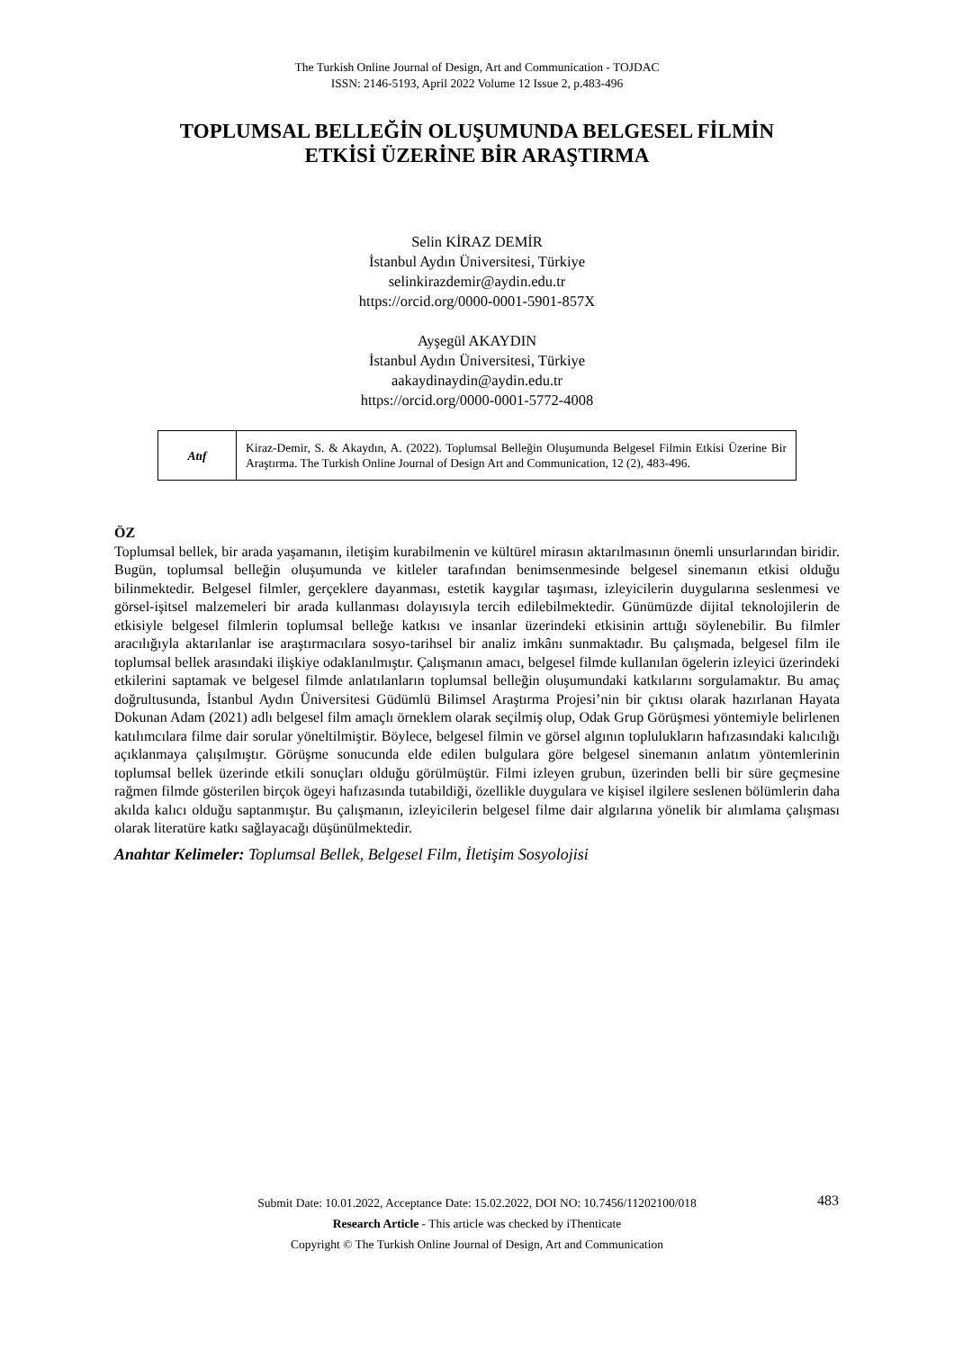The Turkish Online Journal of Design, Art and Communication - TOJDAC
ISSN: 2146-5193, April 2022 Volume 12 Issue 2, p.483-496
TOPLUMSAL BELLEĞİN OLUŞUMUNDA BELGESEL FİLMİN
ETKİSİ ÜZERİNE BİR ARAŞTIRMA
Selin KİRAZ DEMİR
İstanbul Aydın Üniversitesi, Türkiye
selinkirazdemir@aydin.edu.tr
https://orcid.org/0000-0001-5901-857X
Ayşegül AKAYDIN
İstanbul Aydın Üniversitesi, Türkiye
aakaydinaydin@aydin.edu.tr
https://orcid.org/0000-0001-5772-4008
| Atıf | Kiraz-Demir, S. & Akaydın, A. (2022). Toplumsal Belleğin Oluşumunda Belgesel Filmin Etkisi Üzerine Bir Araştırma. The Turkish Online Journal of Design Art and Communication, 12 (2), 483-496. |
ÖZ
Toplumsal bellek, bir arada yaşamanın, iletişim kurabilmenin ve kültürel mirasın aktarılmasının önemli unsurlarından biridir. Bugün, toplumsal belleğin oluşumunda ve kitleler tarafından benimsenmesinde belgesel sinemanın etkisi olduğu bilinmektedir. Belgesel filmler, gerçeklere dayanması, estetik kaygılar taşıması, izleyicilerin duygularına seslenmesi ve görsel-işitsel malzemeleri bir arada kullanması dolayısıyla tercih edilebilmektedir. Günümüzde dijital teknolojilerin de etkisiyle belgesel filmlerin toplumsal belleğe katkısı ve insanlar üzerindeki etkisinin arttığı söylenebilir. Bu filmler aracılığıyla aktarılanlar ise araştırmacılara sosyo-tarihsel bir analiz imkânı sunmaktadır. Bu çalışmada, belgesel film ile toplumsal bellek arasındaki ilişkiye odaklanılmıştır. Çalışmanın amacı, belgesel filmde kullanılan ögelerin izleyici üzerindeki etkilerini saptamak ve belgesel filmde anlatılanların toplumsal belleğin oluşumundaki katkılarını sorgulamaktır. Bu amaç doğrultusunda, İstanbul Aydın Üniversitesi Güdümlü Bilimsel Araştırma Projesi’nin bir çıktısı olarak hazırlanan Hayata Dokunan Adam (2021) adlı belgesel film amaçlı örneklem olarak seçilmiş olup, Odak Grup Görüşmesi yöntemiyle belirlenen katılımcılara filme dair sorular yöneltilmiştir. Böylece, belgesel filmin ve görsel algının toplulukların hafızasındaki kalıcılığı açıklanmaya çalışılmıştır. Görüşme sonucunda elde edilen bulgulara göre belgesel sinemanın anlatım yöntemlerinin toplumsal bellek üzerinde etkili sonuçları olduğu görülmüştür. Filmi izleyen grubun, üzerinden belli bir süre geçmesine rağmen filmde gösterilen birçok ögeyi hafızasında tutabildiği, özellikle duygulara ve kişisel ilgilere seslenen bölümlerin daha akılda kalıcı olduğu saptanmıştır. Bu çalışmanın, izleyicilerin belgesel filme dair algılarına yönelik bir alımlama çalışması olarak literatüre katkı sağlayacağı düşünülmektedir.
Anahtar Kelimeler: Toplumsal Bellek, Belgesel Film, İletişim Sosyolojisi
Submit Date: 10.01.2022, Acceptance Date: 15.02.2022, DOI NO: 10.7456/11202100/018
Research Article - This article was checked by iThenticate
Copyright © The Turkish Online Journal of Design, Art and Communication
483